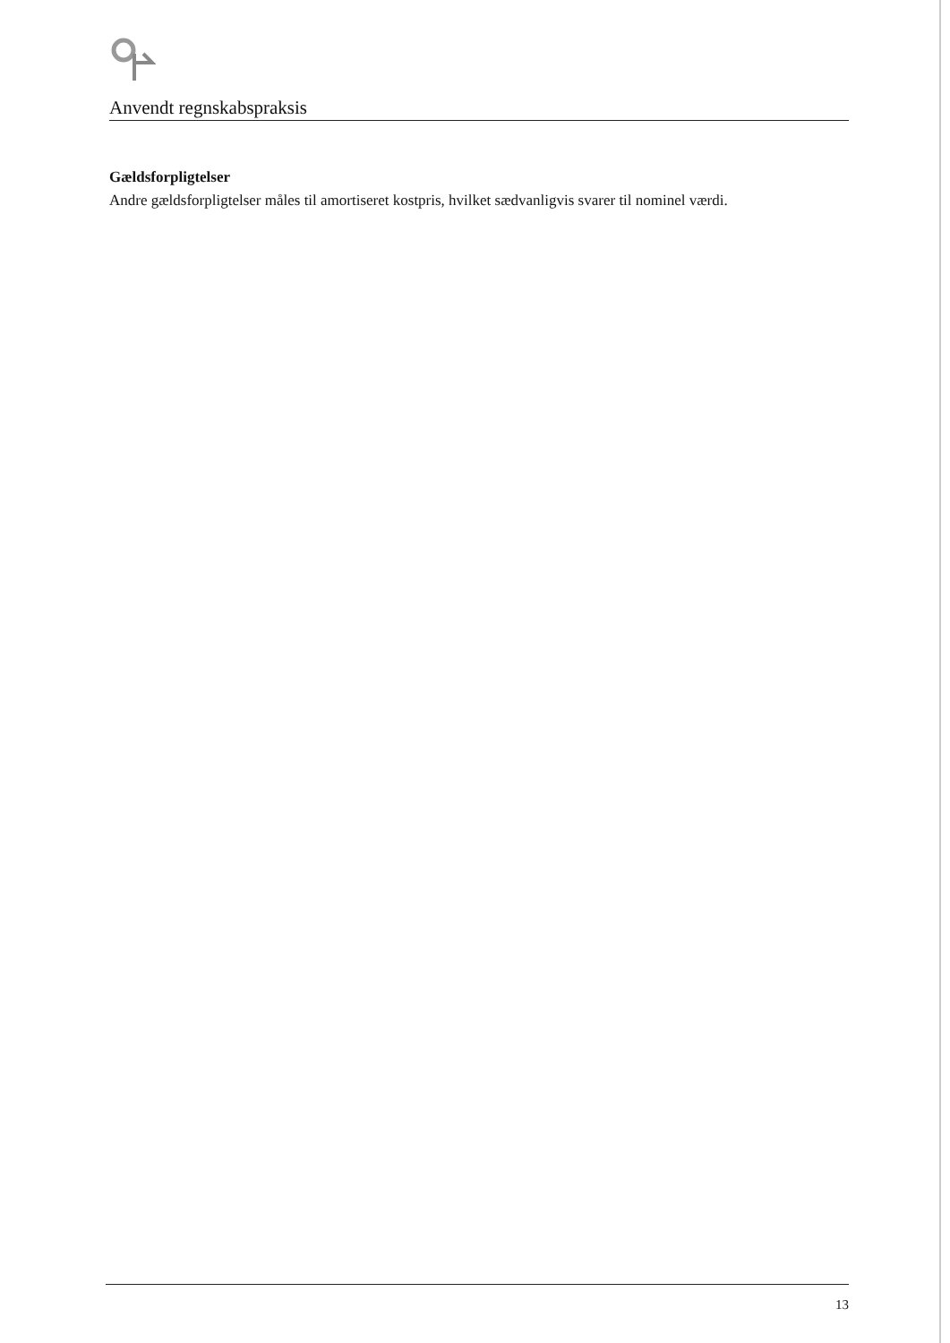Anvendt regnskabspraksis
Gældsforpligtelser
Andre gældsforpligtelser måles til amortiseret kostpris, hvilket sædvanligvis svarer til nominel værdi.
13